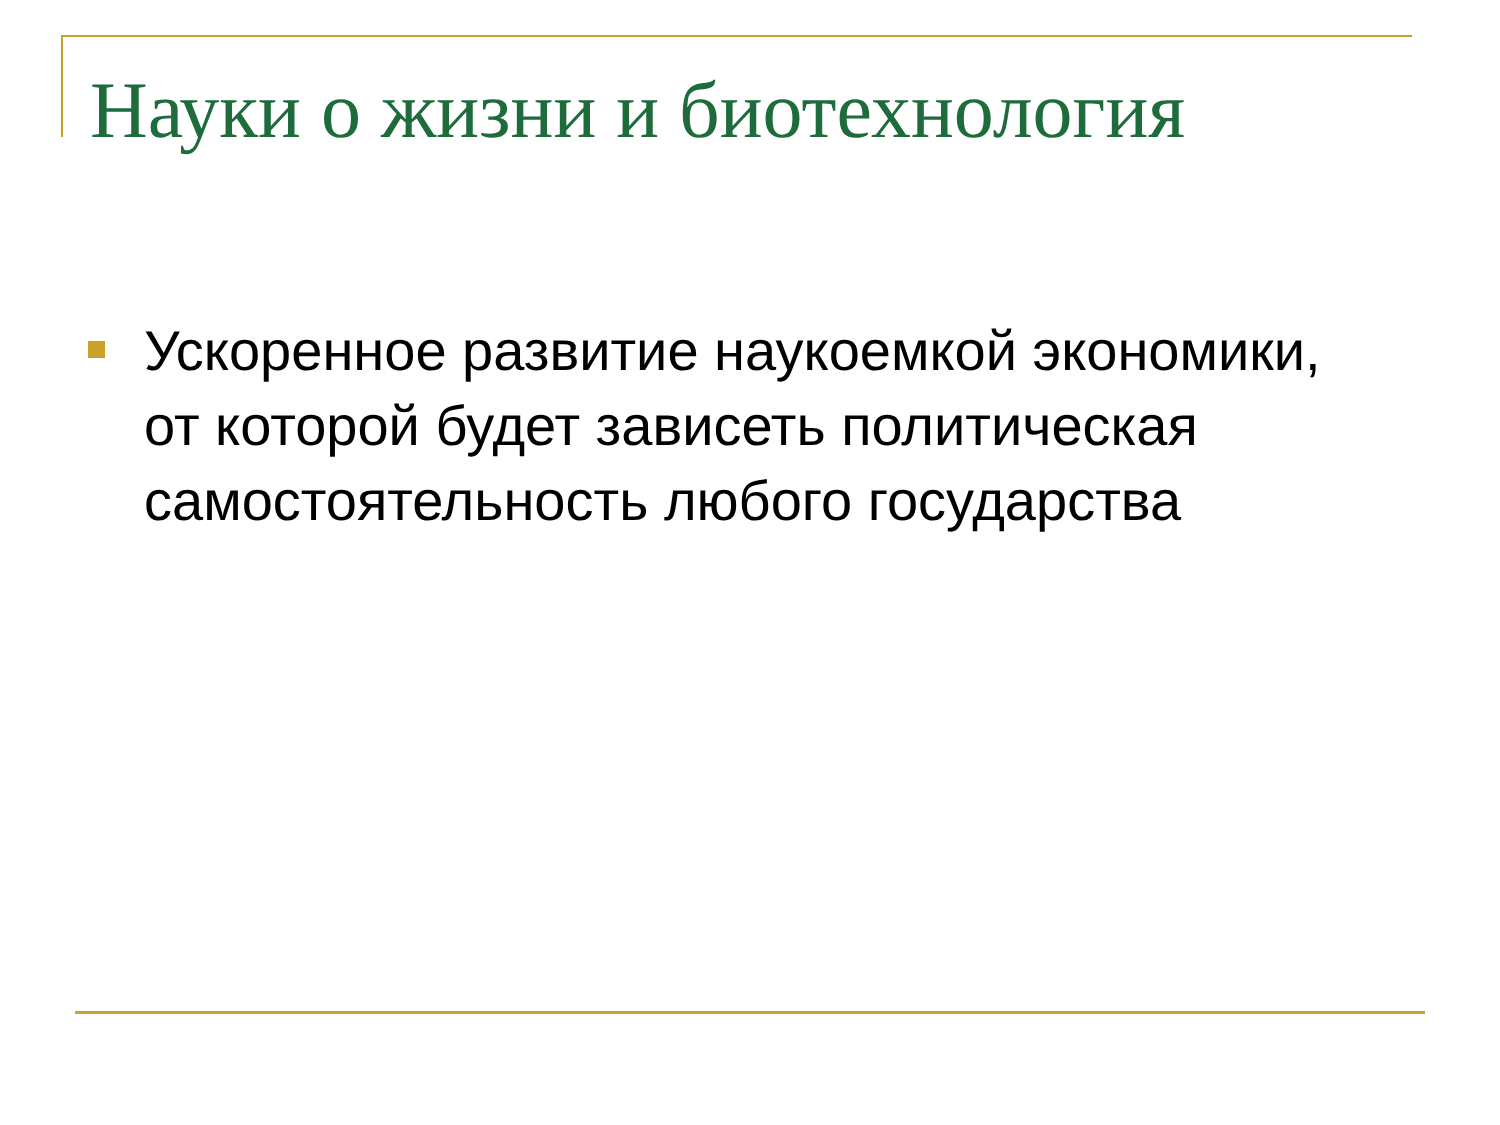Науки о жизни и биотехнология
Ускоренное развитие наукоемкой экономики, от которой будет зависеть политическая самостоятельность любого государства